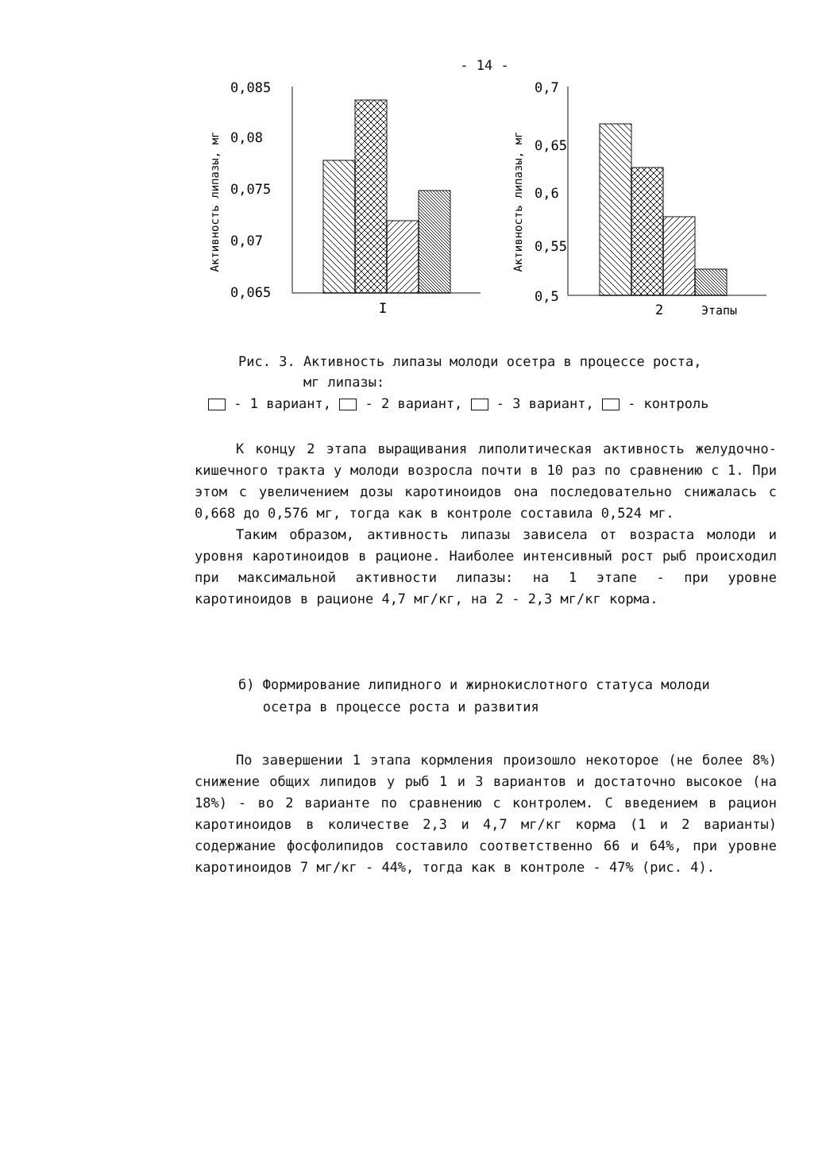- 14 -
Активность липазы, мг
0,085
0,08
0,075
0,07
0,065
I
Активность липазы, мг
0,7
0,65
0,6
0,55
0,5
2
Этапы
Рис. 3. Активность липазы молоди осетра в процессе роста,
мг липазы:
- 1 вариант, - 2 вариант, - 3 вариант, - контроль
К концу 2 этапа выращивания липолитическая активность желудочно-кишечного тракта у молоди возросла почти в 10 раз по сравнению с 1. При этом с увеличением дозы каротиноидов она последовательно снижалась с 0,668 до 0,576 мг, тогда как в контроле составила 0,524 мг.
Таким образом, активность липазы зависела от возраста молоди и уровня каротиноидов в рационе. Наиболее интенсивный рост рыб происходил при максимальной активности липазы: на 1 этапе - при уровне каротиноидов в рационе 4,7 мг/кг, на 2 - 2,3 мг/кг корма.
б) Формирование липидного и жирнокислотного статуса молоди
осетра в процессе роста и развития
По завершении 1 этапа кормления произошло некоторое (не более 8%) снижение общих липидов у рыб 1 и 3 вариантов и достаточно высокое (на 18%) - во 2 варианте по сравнению с контролем. С введением в рацион каротиноидов в количестве 2,3 и 4,7 мг/кг корма (1 и 2 варианты) содержание фосфолипидов составило соответственно 66 и 64%, при уровне каротиноидов 7 мг/кг - 44%, тогда как в контроле - 47% (рис. 4).